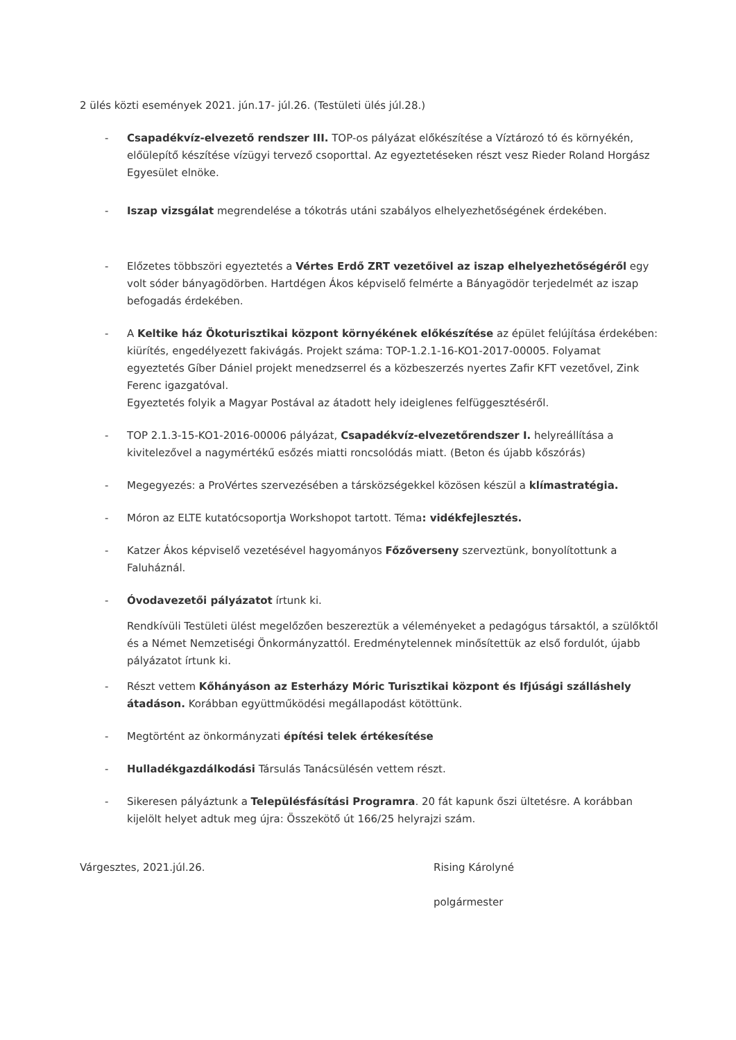2 ülés közti események 2021. jún.17- júl.26. (Testületi ülés júl.28.)
- Csapadékvíz-elvezető rendszer III. TOP-os pályázat előkészítése a Víztározó tó és környékén, előülepítő készítése vízügyi tervező csoporttal. Az egyeztetéseken részt vesz Rieder Roland Horgász Egyesület elnöke.
- Iszap vizsgálat megrendelése a tókotrás utáni szabályos elhelyezhetőségének érdekében.
- Előzetes többszöri egyeztetés a Vértes Erdő ZRT vezetőivel az iszap elhelyezhetőségéről egy volt sóder bányagödörben. Hartdégen Ákos képviselő felmérte a Bányagödör terjedelmét az iszap befogadás érdekében.
- A Keltike ház Ökoturisztikai központ környékének előkészítése az épület felújítása érdekében: kiürítés, engedélyezett fakivágás. Projekt száma: TOP-1.2.1-16-KO1-2017-00005. Folyamat egyeztetés Gíber Dániel projekt menedzserrel és a közbeszerzés nyertes Zafir KFT vezetővel, Zink Ferenc igazgatóval.
Egyeztetés folyik a Magyar Postával az átadott hely ideiglenes felfüggesztéséről.
- TOP 2.1.3-15-KO1-2016-00006 pályázat, Csapadékvíz-elvezetőrendszer I. helyreállítása a kivitelezővel a nagymértékű esőzés miatti roncsolódás miatt. (Beton és újabb kőszórás)
- Megegyezés: a ProVértes szervezésében a társközségekkel közösen készül a klímastratégia.
- Móron az ELTE kutatócsoportja Workshopot tartott. Téma: vidékfejlesztés.
- Katzer Ákos képviselő vezetésével hagyományos Főzőverseny szerveztünk, bonyolítottunk a Faluháznál.
- Óvodavezetői pályázatot írtunk ki.
Rendkívüli Testületi ülést megelőzően beszereztük a véleményeket a pedagógus társaktól, a szülőktől és a Német Nemzetiségi Önkormányzattól. Eredménytelennek minősítettük az első fordulót, újabb pályázatot írtunk ki.
- Részt vettem Kőhányáson az Esterházy Móric Turisztikai központ és Ifjúsági szálláshely átadáson. Korábban együttműködési megállapodást kötöttünk.
- Megtörtént az önkormányzati építési telek értékesítése
- Hulladékgazdálkodási Társulás Tanácsülésén vettem részt.
- Sikeresen pályáztunk a Településfásítási Programra. 20 fát kapunk őszi ültetésre. A korábban kijelölt helyet adtuk meg újra: Összekötő út 166/25 helyrajzi szám.
Várgesztes, 2021.júl.26. Rising Károlyné
polgármester